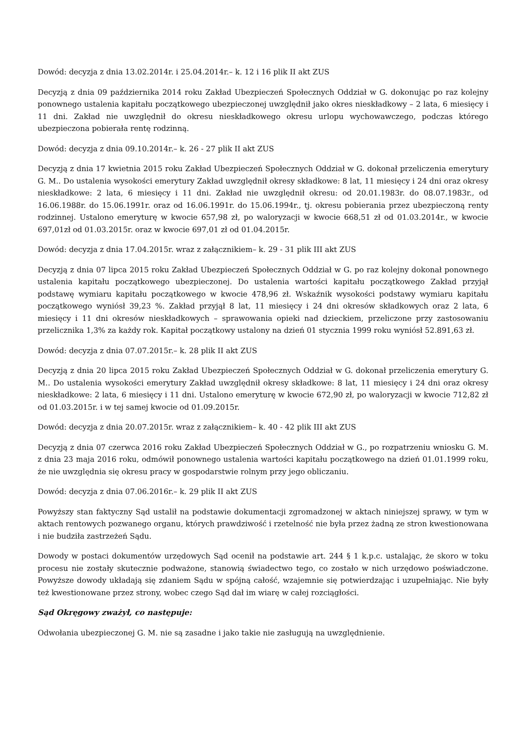Dowód: decyzja z dnia 13.02.2014r. i 25.04.2014r.– k. 12 i 16 plik II akt ZUS
Decyzją z dnia 09 października 2014 roku Zakład Ubezpieczeń Społecznych Oddział w G. dokonując po raz kolejny ponownego ustalenia kapitału początkowego ubezpieczonej uwzględnił jako okres nieskładkowy – 2 lata, 6 miesięcy i 11 dni. Zakład nie uwzględnił do okresu nieskładkowego okresu urlopu wychowawczego, podczas którego ubezpieczona pobierała rentę rodzinną.
Dowód: decyzja z dnia 09.10.2014r.– k. 26 - 27 plik II akt ZUS
Decyzją z dnia 17 kwietnia 2015 roku Zakład Ubezpieczeń Społecznych Oddział w G. dokonał przeliczenia emerytury G. M.. Do ustalenia wysokości emerytury Zakład uwzględnił okresy składkowe: 8 lat, 11 miesięcy i 24 dni oraz okresy nieskładkowe: 2 lata, 6 miesięcy i 11 dni. Zakład nie uwzględnił okresu: od 20.01.1983r. do 08.07.1983r., od 16.06.1988r. do 15.06.1991r. oraz od 16.06.1991r. do 15.06.1994r., tj. okresu pobierania przez ubezpieczoną renty rodzinnej. Ustalono emeryturę w kwocie 657,98 zł, po waloryzacji w kwocie 668,51 zł od 01.03.2014r., w kwocie 697,01zł od 01.03.2015r. oraz w kwocie 697,01 zł od 01.04.2015r.
Dowód: decyzja z dnia 17.04.2015r. wraz z załącznikiem– k. 29 - 31 plik III akt ZUS
Decyzją z dnia 07 lipca 2015 roku Zakład Ubezpieczeń Społecznych Oddział w G. po raz kolejny dokonał ponownego ustalenia kapitału początkowego ubezpieczonej. Do ustalenia wartości kapitału początkowego Zakład przyjął podstawę wymiaru kapitału początkowego w kwocie 478,96 zł. Wskaźnik wysokości podstawy wymiaru kapitału początkowego wyniósł 39,23 %. Zakład przyjął 8 lat, 11 miesięcy i 24 dni okresów składkowych oraz 2 lata, 6 miesięcy i 11 dni okresów nieskładkowych – sprawowania opieki nad dzieckiem, przeliczone przy zastosowaniu przelicznika 1,3% za każdy rok. Kapitał początkowy ustalony na dzień 01 stycznia 1999 roku wyniósł 52.891,63 zł.
Dowód: decyzja z dnia 07.07.2015r.– k. 28 plik II akt ZUS
Decyzją z dnia 20 lipca 2015 roku Zakład Ubezpieczeń Społecznych Oddział w G. dokonał przeliczenia emerytury G. M.. Do ustalenia wysokości emerytury Zakład uwzględnił okresy składkowe: 8 lat, 11 miesięcy i 24 dni oraz okresy nieskładkowe: 2 lata, 6 miesięcy i 11 dni. Ustalono emeryturę w kwocie 672,90 zł, po waloryzacji w kwocie 712,82 zł od 01.03.2015r. i w tej samej kwocie od 01.09.2015r.
Dowód: decyzja z dnia 20.07.2015r. wraz z załącznikiem– k. 40 - 42 plik III akt ZUS
Decyzją z dnia 07 czerwca 2016 roku Zakład Ubezpieczeń Społecznych Oddział w G., po rozpatrzeniu wniosku G. M. z dnia 23 maja 2016 roku, odmówił ponownego ustalenia wartości kapitału początkowego na dzień 01.01.1999 roku, że nie uwzględnia się okresu pracy w gospodarstwie rolnym przy jego obliczaniu.
Dowód: decyzja z dnia 07.06.2016r.– k. 29 plik II akt ZUS
Powyższy stan faktyczny Sąd ustalił na podstawie dokumentacji zgromadzonej w aktach niniejszej sprawy, w tym w aktach rentowych pozwanego organu, których prawdziwość i rzetelność nie była przez żadną ze stron kwestionowana i nie budziła zastrzeżeń Sądu.
Dowody w postaci dokumentów urzędowych Sąd ocenił na podstawie art. 244 § 1 k.p.c. ustalając, że skoro w toku procesu nie zostały skutecznie podważone, stanowią świadectwo tego, co zostało w nich urzędowo poświadczone. Powyższe dowody układają się zdaniem Sądu w spójną całość, wzajemnie się potwierdzając i uzupełniając. Nie były też kwestionowane przez strony, wobec czego Sąd dał im wiarę w całej rozciągłości.
Sąd Okręgowy zważył, co następuje:
Odwołania ubezpieczonej G. M. nie są zasadne i jako takie nie zasługują na uwzględnienie.